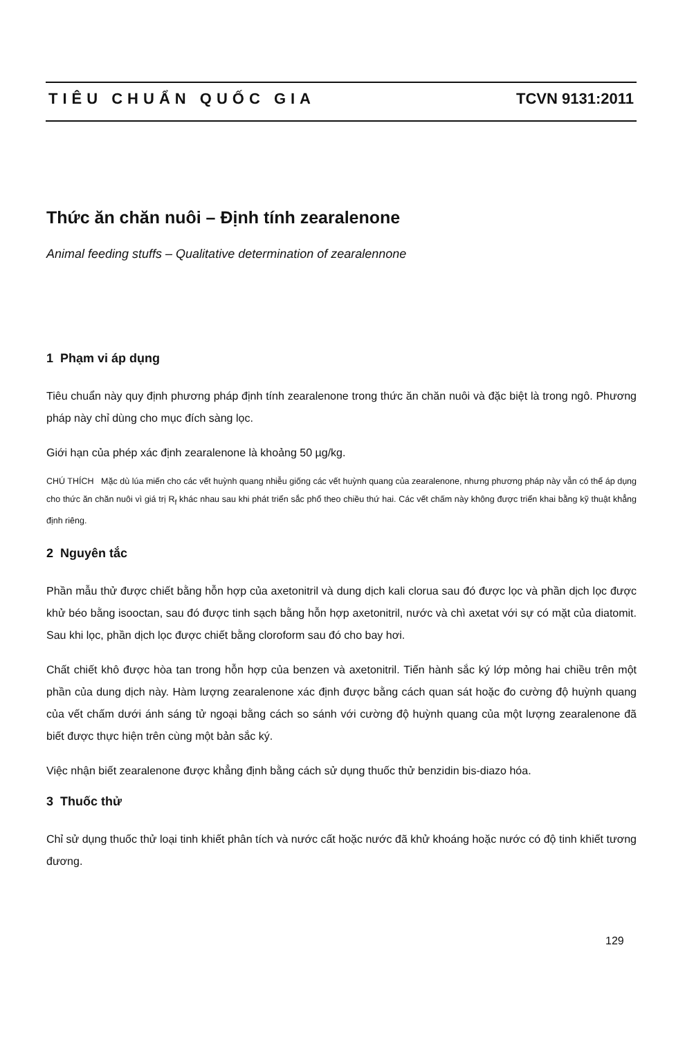TIÊU CHUẨN QUỐC GIA TCVN 9131:2011
Thức ăn chăn nuôi – Định tính zearalenone
Animal feeding stuffs – Qualitative determination of zearalennone
1 Phạm vi áp dụng
Tiêu chuẩn này quy định phương pháp định tính zearalenone trong thức ăn chăn nuôi và đặc biệt là trong ngô. Phương pháp này chỉ dùng cho mục đích sàng lọc.
Giới hạn của phép xác định zearalenone là khoảng 50 µg/kg.
CHÚ THÍCH Mặc dù lúa miến cho các vết huỳnh quang nhiễu giống các vết huỳnh quang của zearalenone, nhưng phương pháp này vẫn có thể áp dụng cho thức ăn chăn nuôi vì giá trị R<sub>f</sub> khác nhau sau khi phát triển sắc phổ theo chiều thứ hai. Các vết chấm này không được triển khai bằng kỹ thuật khẳng định riêng.
2 Nguyên tắc
Phần mẫu thử được chiết bằng hỗn hợp của axetonitril và dung dịch kali clorua sau đó được lọc và phần dịch lọc được khử béo bằng isooctan, sau đó được tinh sạch bằng hỗn hợp axetonitril, nước và chì axetat với sự có mặt của diatomit. Sau khi lọc, phần dịch lọc được chiết bằng cloroform sau đó cho bay hơi.
Chất chiết khô được hòa tan trong hỗn hợp của benzen và axetonitril. Tiến hành sắc ký lớp mỏng hai chiều trên một phần của dung dịch này. Hàm lượng zearalenone xác định được bằng cách quan sát hoặc đo cường độ huỳnh quang của vết chấm dưới ánh sáng tử ngoại bằng cách so sánh với cường độ huỳnh quang của một lượng zearalenone đã biết được thực hiện trên cùng một bản sắc ký.
Việc nhận biết zearalenone được khẳng định bằng cách sử dụng thuốc thử benzidin bis-diazo hóa.
3 Thuốc thử
Chỉ sử dụng thuốc thử loại tinh khiết phân tích và nước cất hoặc nước đã khử khoáng hoặc nước có độ tinh khiết tương đương.
129